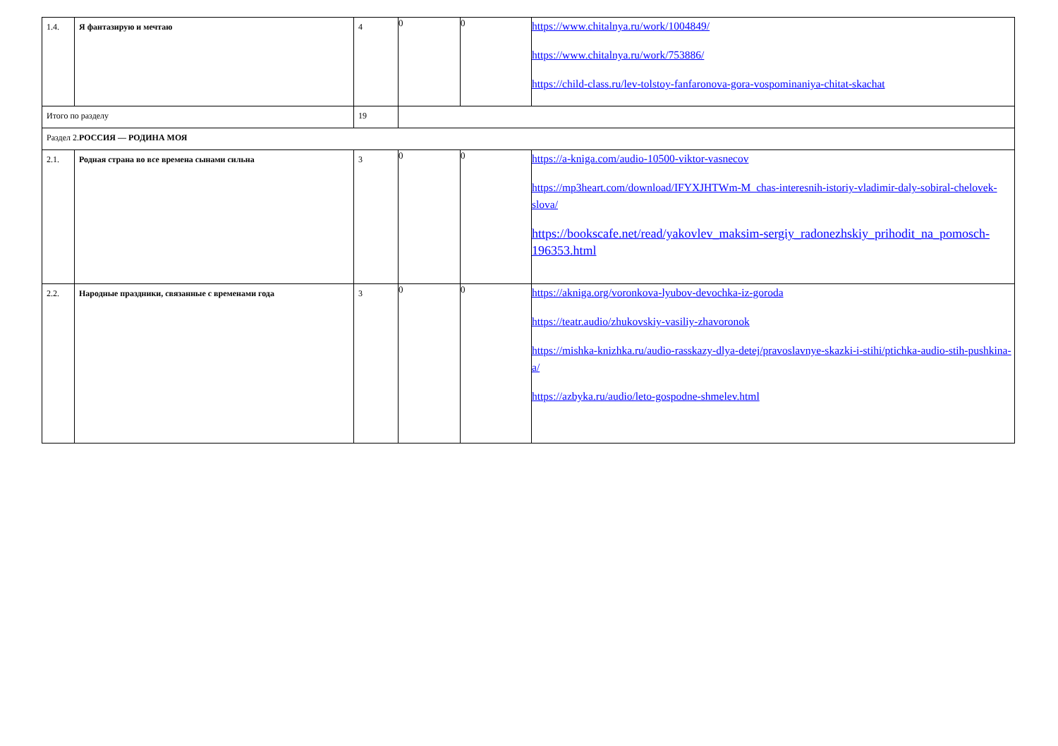| 1.4. | Я фантазирую и мечтаю | 4 | 0 | 0 | https://www.chitalnya.ru/work/1004849/ https://www.chitalnya.ru/work/753886/ https://child-class.ru/lev-tolstoy-fanfaronova-gora-vospominaniya-chitat-skachat |
| Итого по разделу | | 19 | | | |
| Раздел 2. РОССИЯ — РОДИНА МОЯ | | | | | |
| 2.1. | Родная страна во все времена сынами сильна | 3 | 0 | 0 | https://a-kniga.com/audio-10500-viktor-vasnecov https://mp3heart.com/download/IFYXJHTWm-M_chas-interesnih-istoriy-vladimir-daly-sobiral-chelovek-slova/ https://bookscafe.net/read/yakovlev_maksim-sergiy_radonezhskiy_prihodit_na_pomosch-196353.html |
| 2.2. | Народные праздники, связанные с временами года | 3 | 0 | 0 | https://akniga.org/voronkova-lyubov-devochka-iz-goroda https://teatr.audio/zhukovskiy-vasiliy-zhavoronok https://mishka-knizhka.ru/audio-rasskazy-dlya-detej/pravoslavnye-skazki-i-stihi/ptichka-audio-stih-pushkina-a/ https://azbyka.ru/audio/leto-gospodne-shmelev.html |